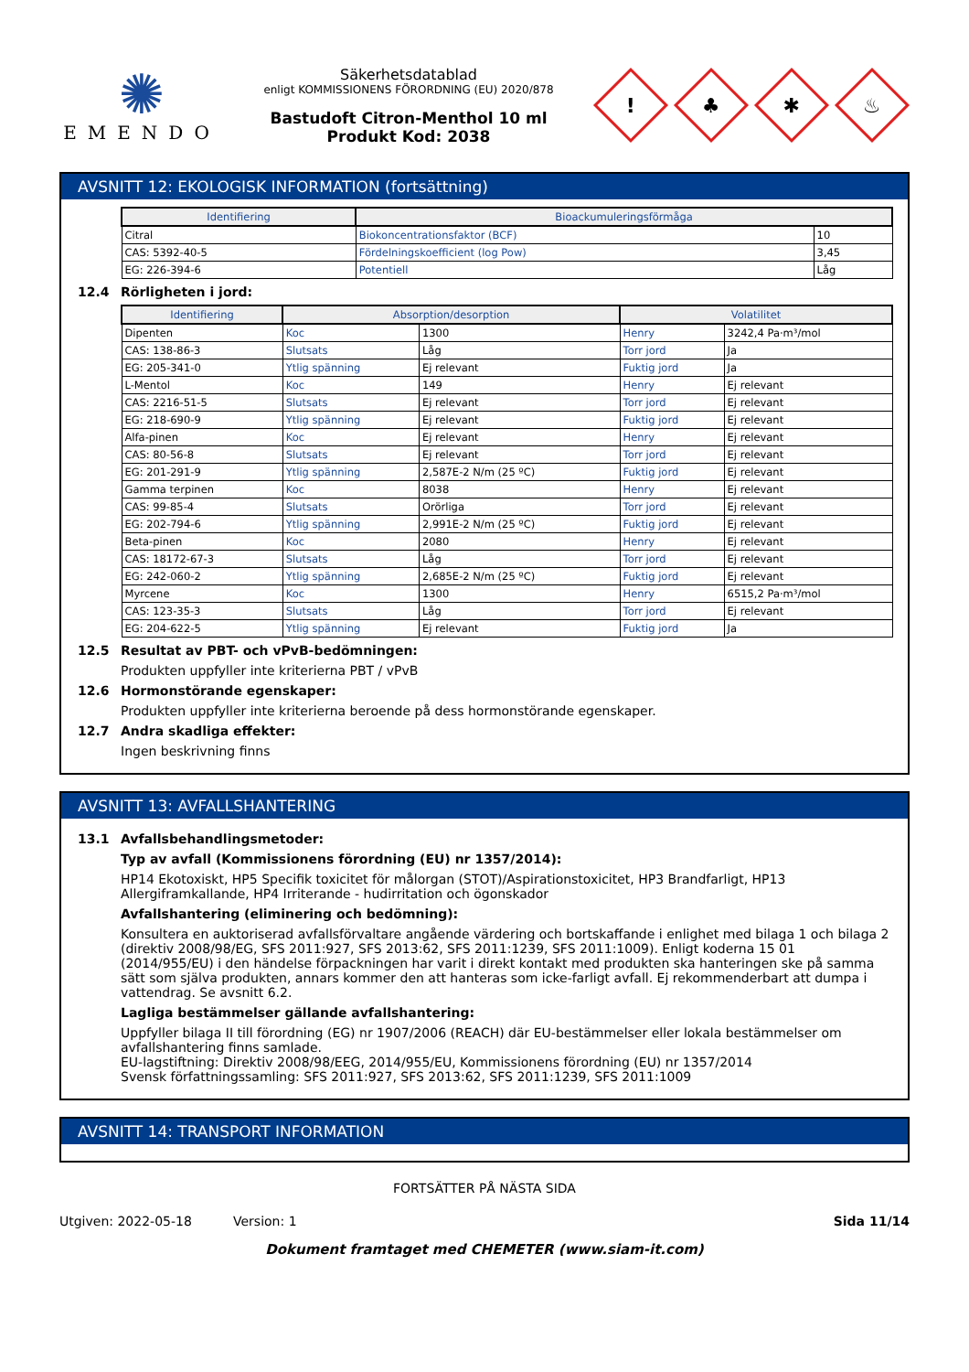✺
EMENDO
Säkerhetsdatablad
enligt KOMMISSIONENS FÖRORDNING (EU) 2020/878
Bastudoft Citron-Menthol 10 ml
Produkt Kod: 2038
!
♣
✱
♨
AVSNITT 12: EKOLOGISK INFORMATION (fortsättning)
| Identifiering | Bioackumuleringsförmåga | |
| --- | --- | --- |
| Citral | Biokoncentrationsfaktor (BCF) | 10 |
| CAS: 5392-40-5 | Fördelningskoefficient (log Pow) | 3,45 |
| EG: 226-394-6 | Potentiell | Låg |
12.4 Rörligheten i jord:
| Identifiering | Absorption/desorption | | Volatilitet | |
| --- | --- | --- | --- | --- |
| Dipenten | Koc | 1300 | Henry | 3242,4 Pa·m³/mol |
| CAS: 138-86-3 | Slutsats | Låg | Torr jord | Ja |
| EG: 205-341-0 | Ytlig spänning | Ej relevant | Fuktig jord | Ja |
| L-Mentol | Koc | 149 | Henry | Ej relevant |
| CAS: 2216-51-5 | Slutsats | Ej relevant | Torr jord | Ej relevant |
| EG: 218-690-9 | Ytlig spänning | Ej relevant | Fuktig jord | Ej relevant |
| Alfa-pinen | Koc | Ej relevant | Henry | Ej relevant |
| CAS: 80-56-8 | Slutsats | Ej relevant | Torr jord | Ej relevant |
| EG: 201-291-9 | Ytlig spänning | 2,587E-2 N/m (25 ºC) | Fuktig jord | Ej relevant |
| Gamma terpinen | Koc | 8038 | Henry | Ej relevant |
| CAS: 99-85-4 | Slutsats | Orörliga | Torr jord | Ej relevant |
| EG: 202-794-6 | Ytlig spänning | 2,991E-2 N/m (25 ºC) | Fuktig jord | Ej relevant |
| Beta-pinen | Koc | 2080 | Henry | Ej relevant |
| CAS: 18172-67-3 | Slutsats | Låg | Torr jord | Ej relevant |
| EG: 242-060-2 | Ytlig spänning | 2,685E-2 N/m (25 ºC) | Fuktig jord | Ej relevant |
| Myrcene | Koc | 1300 | Henry | 6515,2 Pa·m³/mol |
| CAS: 123-35-3 | Slutsats | Låg | Torr jord | Ej relevant |
| EG: 204-622-5 | Ytlig spänning | Ej relevant | Fuktig jord | Ja |
12.5 Resultat av PBT- och vPvB-bedömningen:
Produkten uppfyller inte kriterierna PBT / vPvB
12.6 Hormonstörande egenskaper:
Produkten uppfyller inte kriterierna beroende på dess hormonstörande egenskaper.
12.7 Andra skadliga effekter:
Ingen beskrivning finns
AVSNITT 13: AVFALLSHANTERING
13.1 Avfallsbehandlingsmetoder:
Typ av avfall (Kommissionens förordning (EU) nr 1357/2014):
HP14 Ekotoxiskt, HP5 Specifik toxicitet för målorgan (STOT)/Aspirationstoxicitet, HP3 Brandfarligt, HP13 Allergiframkallande, HP4 Irriterande - hudirritation och ögonskador
Avfallshantering (eliminering och bedömning):
Konsultera en auktoriserad avfallsförvaltare angående värdering och bortskaffande i enlighet med bilaga 1 och bilaga 2 (direktiv 2008/98/EG, SFS 2011:927, SFS 2013:62, SFS 2011:1239, SFS 2011:1009). Enligt koderna 15 01 (2014/955/EU) i den händelse förpackningen har varit i direkt kontakt med produkten ska hanteringen ske på samma sätt som själva produkten, annars kommer den att hanteras som icke-farligt avfall. Ej rekommenderbart att dumpa i vattendrag. Se avsnitt 6.2.
Lagliga bestämmelser gällande avfallshantering:
Uppfyller bilaga II till förordning (EG) nr 1907/2006 (REACH) där EU-bestämmelser eller lokala bestämmelser om avfallshantering finns samlade.
EU-lagstiftning: Direktiv 2008/98/EEG, 2014/955/EU, Kommissionens förordning (EU) nr 1357/2014
Svensk författningssamling: SFS 2011:927, SFS 2013:62, SFS 2011:1239, SFS 2011:1009
AVSNITT 14: TRANSPORT INFORMATION
FORTSÄTTER PÅ NÄSTA SIDA
Utgiven: 2022-05-18 Version: 1 Sida 11/14
Dokument framtaget med CHEMETER (www.siam-it.com)